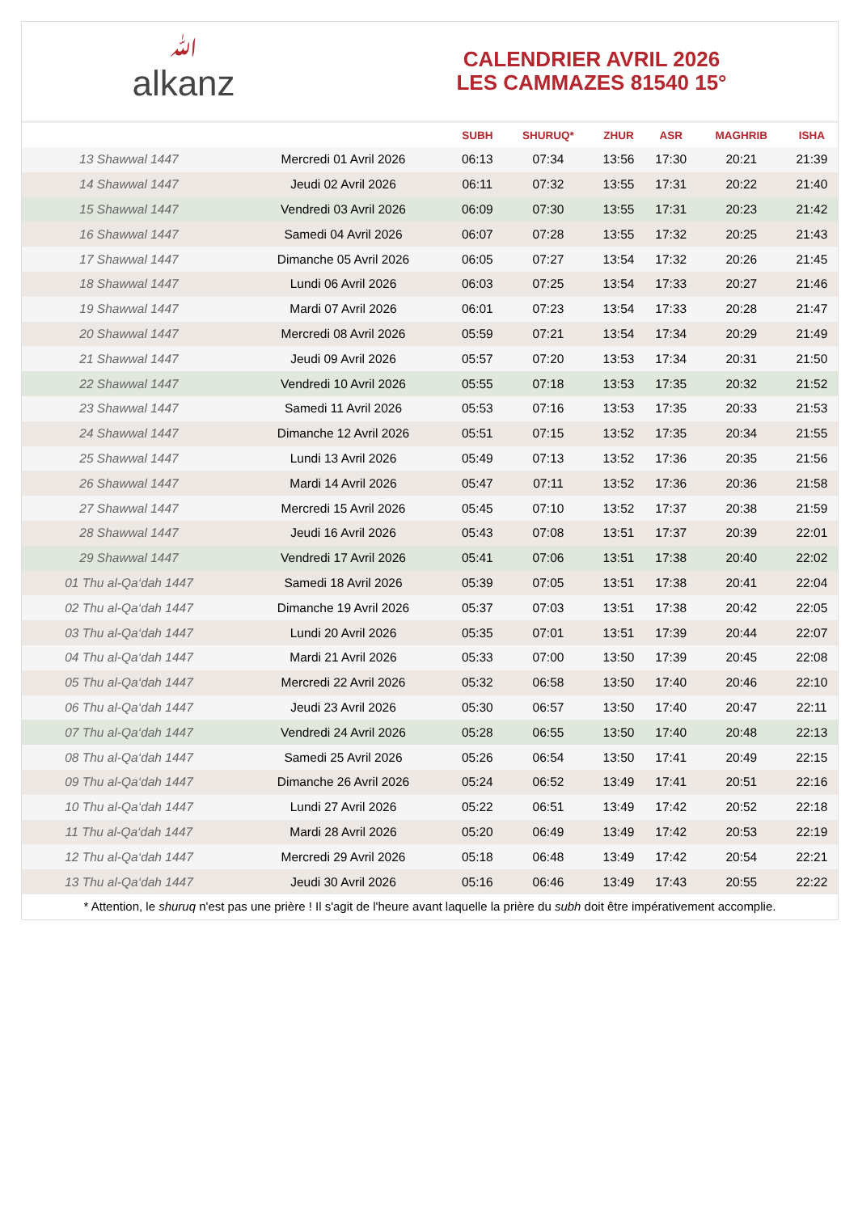ﷲalkanz
CALENDRIER AVRIL 2026
LES CAMMAZES 81540 15°
| | | SUBH | SHURUQ* | ZHUR | ASR | MAGHRIB | ISHA |
| --- | --- | --- | --- | --- | --- | --- | --- |
| 13 Shawwal 1447 | Mercredi 01 Avril 2026 | 06:13 | 07:34 | 13:56 | 17:30 | 20:21 | 21:39 |
| 14 Shawwal 1447 | Jeudi 02 Avril 2026 | 06:11 | 07:32 | 13:55 | 17:31 | 20:22 | 21:40 |
| 15 Shawwal 1447 | Vendredi 03 Avril 2026 | 06:09 | 07:30 | 13:55 | 17:31 | 20:23 | 21:42 |
| 16 Shawwal 1447 | Samedi 04 Avril 2026 | 06:07 | 07:28 | 13:55 | 17:32 | 20:25 | 21:43 |
| 17 Shawwal 1447 | Dimanche 05 Avril 2026 | 06:05 | 07:27 | 13:54 | 17:32 | 20:26 | 21:45 |
| 18 Shawwal 1447 | Lundi 06 Avril 2026 | 06:03 | 07:25 | 13:54 | 17:33 | 20:27 | 21:46 |
| 19 Shawwal 1447 | Mardi 07 Avril 2026 | 06:01 | 07:23 | 13:54 | 17:33 | 20:28 | 21:47 |
| 20 Shawwal 1447 | Mercredi 08 Avril 2026 | 05:59 | 07:21 | 13:54 | 17:34 | 20:29 | 21:49 |
| 21 Shawwal 1447 | Jeudi 09 Avril 2026 | 05:57 | 07:20 | 13:53 | 17:34 | 20:31 | 21:50 |
| 22 Shawwal 1447 | Vendredi 10 Avril 2026 | 05:55 | 07:18 | 13:53 | 17:35 | 20:32 | 21:52 |
| 23 Shawwal 1447 | Samedi 11 Avril 2026 | 05:53 | 07:16 | 13:53 | 17:35 | 20:33 | 21:53 |
| 24 Shawwal 1447 | Dimanche 12 Avril 2026 | 05:51 | 07:15 | 13:52 | 17:35 | 20:34 | 21:55 |
| 25 Shawwal 1447 | Lundi 13 Avril 2026 | 05:49 | 07:13 | 13:52 | 17:36 | 20:35 | 21:56 |
| 26 Shawwal 1447 | Mardi 14 Avril 2026 | 05:47 | 07:11 | 13:52 | 17:36 | 20:36 | 21:58 |
| 27 Shawwal 1447 | Mercredi 15 Avril 2026 | 05:45 | 07:10 | 13:52 | 17:37 | 20:38 | 21:59 |
| 28 Shawwal 1447 | Jeudi 16 Avril 2026 | 05:43 | 07:08 | 13:51 | 17:37 | 20:39 | 22:01 |
| 29 Shawwal 1447 | Vendredi 17 Avril 2026 | 05:41 | 07:06 | 13:51 | 17:38 | 20:40 | 22:02 |
| 01 Thu al-Qa‘dah 1447 | Samedi 18 Avril 2026 | 05:39 | 07:05 | 13:51 | 17:38 | 20:41 | 22:04 |
| 02 Thu al-Qa‘dah 1447 | Dimanche 19 Avril 2026 | 05:37 | 07:03 | 13:51 | 17:38 | 20:42 | 22:05 |
| 03 Thu al-Qa‘dah 1447 | Lundi 20 Avril 2026 | 05:35 | 07:01 | 13:51 | 17:39 | 20:44 | 22:07 |
| 04 Thu al-Qa‘dah 1447 | Mardi 21 Avril 2026 | 05:33 | 07:00 | 13:50 | 17:39 | 20:45 | 22:08 |
| 05 Thu al-Qa‘dah 1447 | Mercredi 22 Avril 2026 | 05:32 | 06:58 | 13:50 | 17:40 | 20:46 | 22:10 |
| 06 Thu al-Qa‘dah 1447 | Jeudi 23 Avril 2026 | 05:30 | 06:57 | 13:50 | 17:40 | 20:47 | 22:11 |
| 07 Thu al-Qa‘dah 1447 | Vendredi 24 Avril 2026 | 05:28 | 06:55 | 13:50 | 17:40 | 20:48 | 22:13 |
| 08 Thu al-Qa‘dah 1447 | Samedi 25 Avril 2026 | 05:26 | 06:54 | 13:50 | 17:41 | 20:49 | 22:15 |
| 09 Thu al-Qa‘dah 1447 | Dimanche 26 Avril 2026 | 05:24 | 06:52 | 13:49 | 17:41 | 20:51 | 22:16 |
| 10 Thu al-Qa‘dah 1447 | Lundi 27 Avril 2026 | 05:22 | 06:51 | 13:49 | 17:42 | 20:52 | 22:18 |
| 11 Thu al-Qa‘dah 1447 | Mardi 28 Avril 2026 | 05:20 | 06:49 | 13:49 | 17:42 | 20:53 | 22:19 |
| 12 Thu al-Qa‘dah 1447 | Mercredi 29 Avril 2026 | 05:18 | 06:48 | 13:49 | 17:42 | 20:54 | 22:21 |
| 13 Thu al-Qa‘dah 1447 | Jeudi 30 Avril 2026 | 05:16 | 06:46 | 13:49 | 17:43 | 20:55 | 22:22 |
* Attention, le shuruq n'est pas une prière ! Il s'agit de l'heure avant laquelle la prière du subh doit être impérativement accomplie.